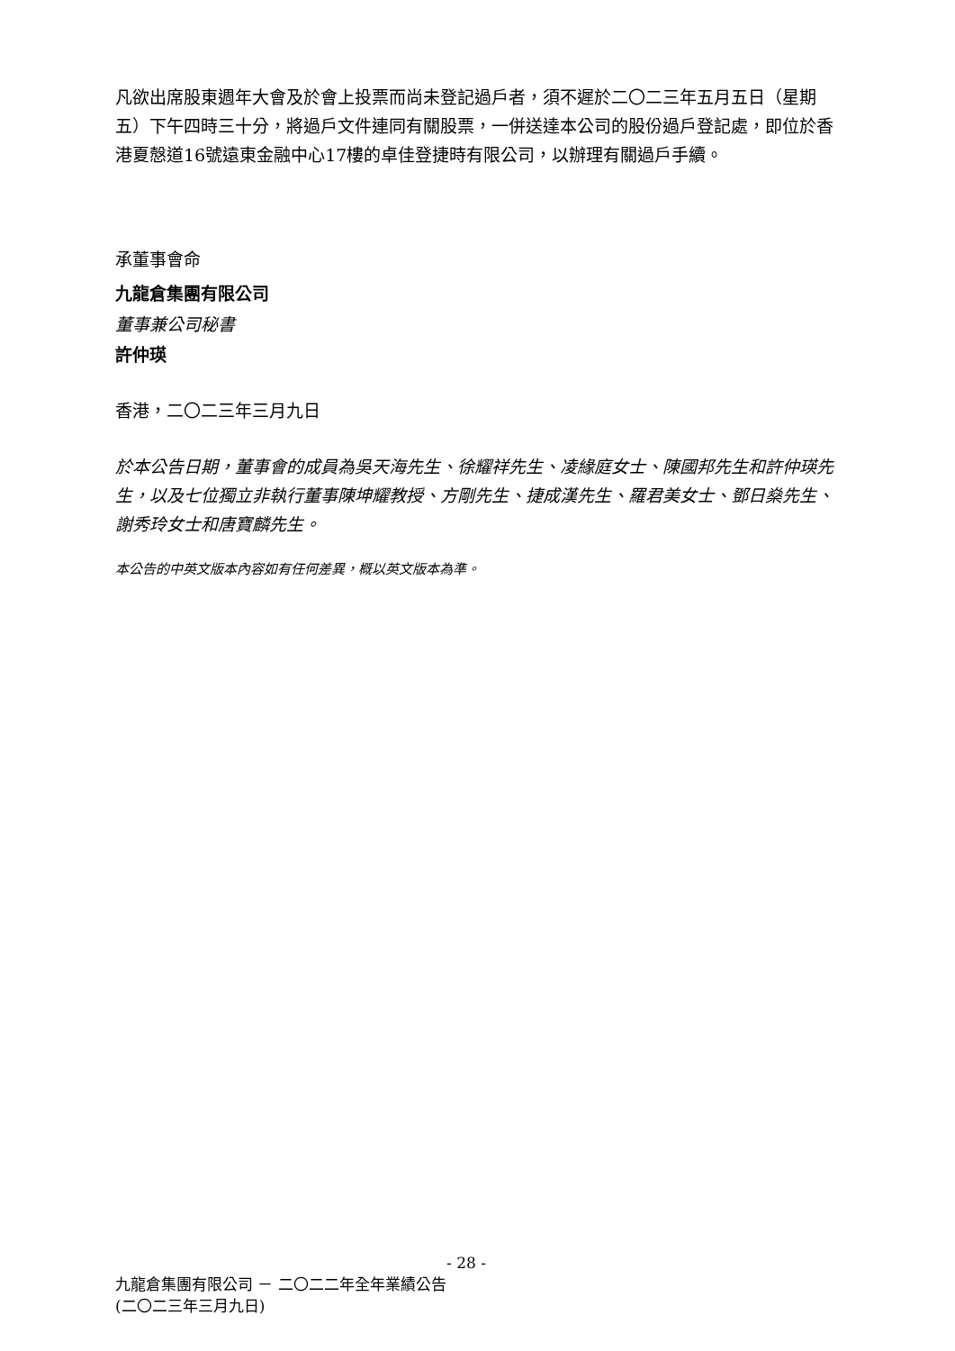凡欲出席股東週年大會及於會上投票而尚未登記過戶者，須不遲於二〇二三年五月五日（星期五）下午四時三十分，將過戶文件連同有關股票，一併送達本公司的股份過戶登記處，即位於香港夏慤道16號遠東金融中心17樓的卓佳登捷時有限公司，以辦理有關過戶手續。
承董事會命
九龍倉集團有限公司
董事兼公司秘書
許仲瑛
香港，二〇二三年三月九日
於本公告日期，董事會的成員為吳天海先生、徐耀祥先生、凌緣庭女士、陳國邦先生和許仲瑛先生，以及七位獨立非執行董事陳坤耀教授、方剛先生、捷成漢先生、羅君美女士、鄧日燊先生、謝秀玲女士和唐寶麟先生。
本公告的中英文版本內容如有任何差異，概以英文版本為準。
- 28 -
九龍倉集團有限公司 － 二〇二二年全年業績公告
(二〇二三年三月九日)